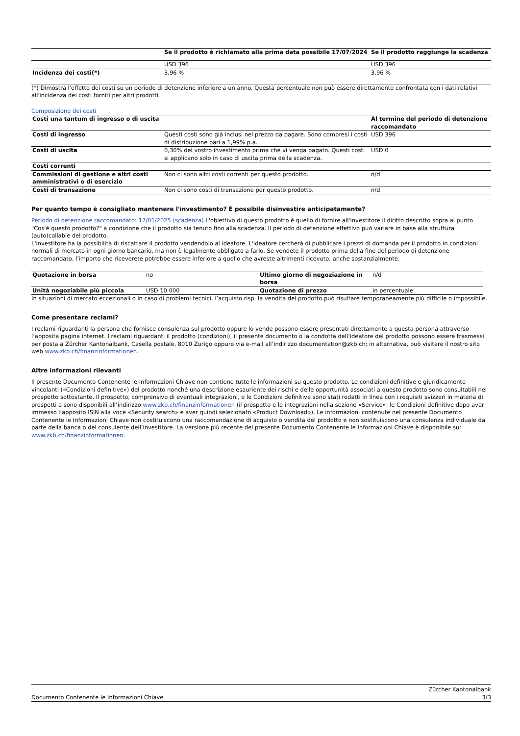| | Se il prodotto è richiamato alla prima data possibile 17/07/2024 | Se il prodotto raggiunge la scadenza |
| | USD 396 | USD 396 |
| Incidenza dei costi(*) | 3,96 % | 3,96 % |
(*) Dimostra l'effetto dei costi su un periodo di detenzione inferiore a un anno. Questa percentuale non può essere direttamente confrontata con i dati relativi all'incidenza dei costi forniti per altri prodotti.
Composizione dei costi
| Costi una tantum di ingresso o di uscita | | Al termine del periodo di detenzione raccomandato |
| Costi di ingresso | Questi costi sono già inclusi nel prezzo da pagare. Sono compresi i costi di distribuzione pari a 1,99% p.a. | USD 396 |
| Costi di uscita | 0,30% del vostro investimento prima che vi venga pagato. Questi costi si applicano solo in caso di uscita prima della scadenza. | USD 0 |
| Costi correnti | | |
| Commissioni di gestione e altri costi amministrativi o di esercizio | Non ci sono altri costi correnti per questo prodotto. | n/d |
| Costi di transazione | Non ci sono costi di transazione per questo prodotto. | n/d |
Per quanto tempo è consigliato mantenere l'investimento? È possibile disinvestire anticipatamente?
Periodo di detenzione raccomandato: 17/01/2025 (scadenza) L'obiettivo di questo prodotto è quello di fornire all'investitore il diritto descritto sopra al punto "Cos'è questo prodotto?" a condizione che il prodotto sia tenuto fino alla scadenza. Il periodo di detenzione effettivo può variare in base alla struttura (auto)callable del prodotto.
L'investitore ha la possibilità di riscattare il prodotto vendendolo al ideatore. L'ideatore cercherà di pubblicare i prezzi di domanda per il prodotto in condizioni normali di mercato in ogni giorno bancario, ma non è legalmente obbligato a farlo. Se vendete il prodotto prima della fine del periodo di detenzione raccomandato, l'importo che riceverete potrebbe essere inferiore a quello che avreste altrimenti ricevuto, anche sostanzialmente.
| Quotazione in borsa | no | Ultimo giorno di negoziazione in borsa | n/d |
| Unità negoziabile più piccola | USD 10.000 | Quotazione di prezzo | in percentuale |
In situazioni di mercato eccezionali o in caso di problemi tecnici, l’acquisto risp. la vendita del prodotto può risultare temporaneamente più difficile o impossibile.
Come presentare reclami?
I reclami riguardanti la persona che fornisce consulenza sul prodotto oppure lo vende possono essere presentati direttamente a questa persona attraverso l’apposita pagina internet. I reclami riguardanti il prodotto (condizioni), il presente documento o la condotta dell’ideatore del prodotto possono essere trasmessi per posta a Zürcher Kantonalbank, Casella postale, 8010 Zurigo oppure via e-mail all’indirizzo documentation@zkb.ch; in alternativa, può visitare il nostro sito web www.zkb.ch/finanzinformationen.
Altre informazioni rilevanti
Il presente Documento Contenente le Informazioni Chiave non contiene tutte le informazioni su questo prodotto. Le condizioni definitive e giuridicamente vincolanti («Condizioni definitive») del prodotto nonché una descrizione esauriente dei rischi e delle opportunità associati a questo prodotto sono consultabili nel prospetto sottostante. Il prospetto, comprensivo di eventuali integrazioni, e le Condizioni definitive sono stati redatti in linea con i requisiti svizzeri in materia di prospetti e sono disponibili all’indirizzo www.zkb.ch/finanzinformationen (il prospetto e le integrazioni nella sezione «Service»; le Condizioni definitive dopo aver immesso l’apposito ISIN alla voce «Security search» e aver quindi selezionato «Product Download»). Le informazioni contenute nel presente Documento Contenente le Informazioni Chiave non costituiscono una raccomandazione di acquisto o vendita del prodotto e non sostituiscono una consulenza individuale da parte della banca o del consulente dell’investitore. La versione più recente del presente Documento Contenente le Informazioni Chiave è disponibile su: www.zkb.ch/finanzinformationen.
Documento Contenente le Informazioni Chiave Zürcher Kantonalbank
3/3